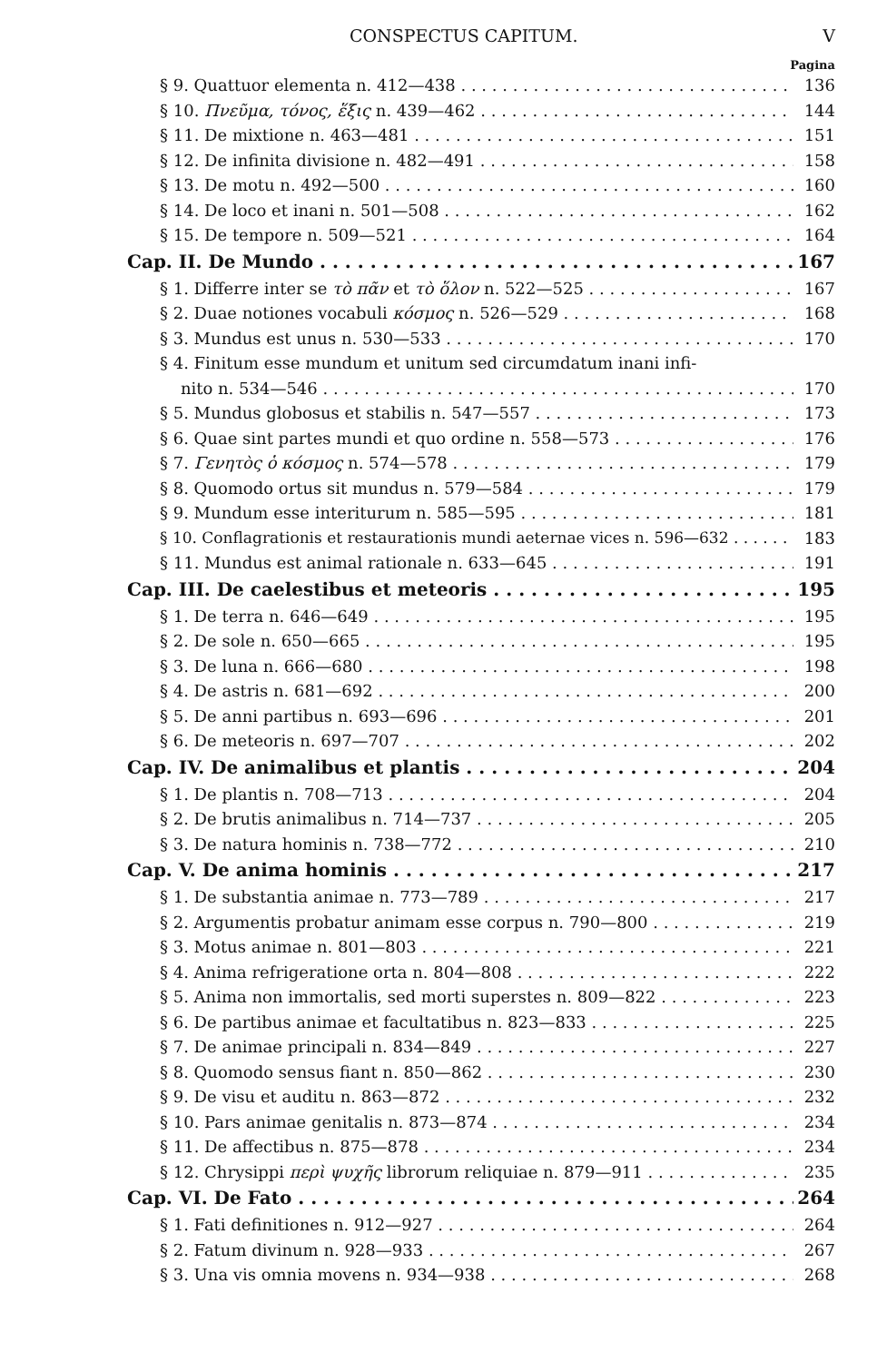CONSPECTUS CAPITUM. V
Pagina
§ 9. Quattuor elementa n. 412—438 136
§ 10. Πνεῦμα, τόνος, ἕξις n. 439—462 144
§ 11. De mixtione n. 463—481 151
§ 12. De infinita divisione n. 482—491 158
§ 13. De motu n. 492—500 160
§ 14. De loco et inani n. 501—508 162
§ 15. De tempore n. 509—521 164
Cap. II. De Mundo 167
§ 1. Differre inter se τὸ πᾶν et τὸ ὅλον n. 522—525 167
§ 2. Duae notiones vocabuli κόσμος n. 526—529 168
§ 3. Mundus est unus n. 530—533 170
§ 4. Finitum esse mundum et unitum sed circumdatum inani infi-
nito n. 534—546 170
§ 5. Mundus globosus et stabilis n. 547—557 173
§ 6. Quae sint partes mundi et quo ordine n. 558—573 176
§ 7. Γενητὸς ὁ κόσμος n. 574—578 179
§ 8. Quomodo ortus sit mundus n. 579—584 179
§ 9. Mundum esse interiturum n. 585—595 181
§ 10. Conflagrationis et restaurationis mundi aeternae vices n. 596—632 183
§ 11. Mundus est animal rationale n. 633—645 191
Cap. III. De caelestibus et meteoris 195
§ 1. De terra n. 646—649 195
§ 2. De sole n. 650—665 195
§ 3. De luna n. 666—680 198
§ 4. De astris n. 681—692 200
§ 5. De anni partibus n. 693—696 201
§ 6. De meteoris n. 697—707 202
Cap. IV. De animalibus et plantis 204
§ 1. De plantis n. 708—713 204
§ 2. De brutis animalibus n. 714—737 205
§ 3. De natura hominis n. 738—772 210
Cap. V. De anima hominis 217
§ 1. De substantia animae n. 773—789 217
§ 2. Argumentis probatur animam esse corpus n. 790—800 219
§ 3. Motus animae n. 801—803 221
§ 4. Anima refrigeratione orta n. 804—808 222
§ 5. Anima non immortalis, sed morti superstes n. 809—822 223
§ 6. De partibus animae et facultatibus n. 823—833 225
§ 7. De animae principali n. 834—849 227
§ 8. Quomodo sensus fiant n. 850—862 230
§ 9. De visu et auditu n. 863—872 232
§ 10. Pars animae genitalis n. 873—874 234
§ 11. De affectibus n. 875—878 234
§ 12. Chrysippi περὶ ψυχῆς librorum reliquiae n. 879—911 235
Cap. VI. De Fato 264
§ 1. Fati definitiones n. 912—927 264
§ 2. Fatum divinum n. 928—933 267
§ 3. Una vis omnia movens n. 934—938 268